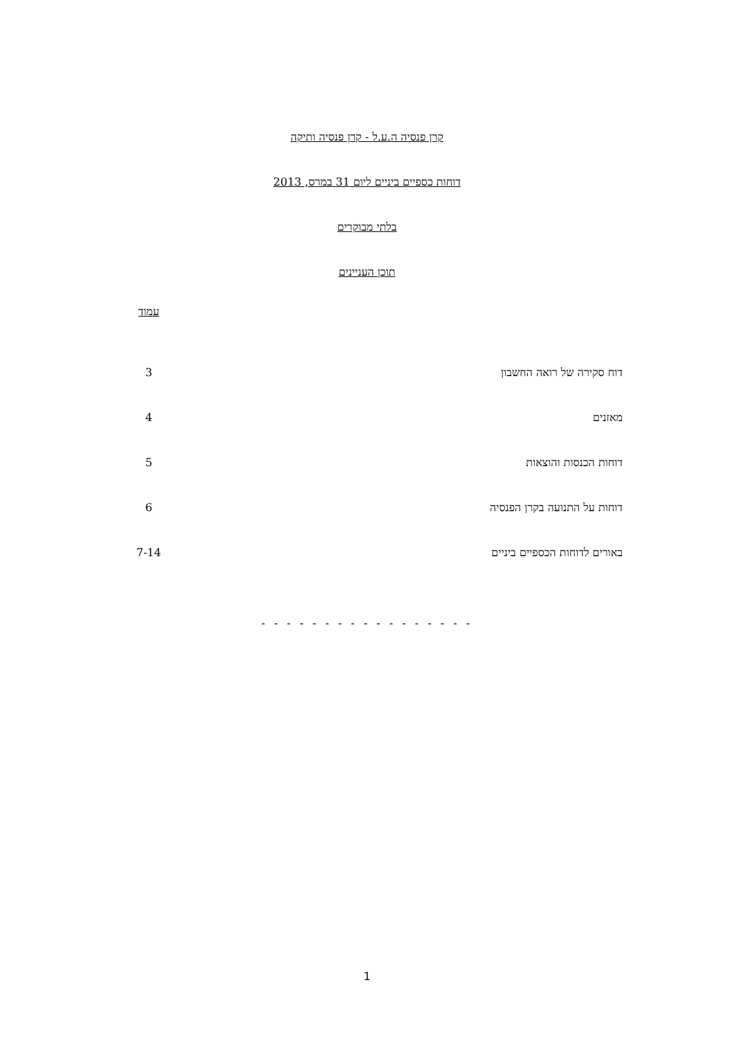קרן פנסיה ה.ע.ל - קרן פנסיה ותיקה
דוחות כספיים ביניים ליום 31 במרס, 2013
בלתי מבוקרים
תוכן העניינים
| | עמוד |
| דוח סקירה של רואה החשבון | 3 |
| מאזנים | 4 |
| דוחות הכנסות והוצאות | 5 |
| דוחות על התנועה בקרן הפנסיה | 6 |
| באורים לדוחות הכספיים ביניים | 7-14 |
- - - - - - - - - - - - - - - - -
1